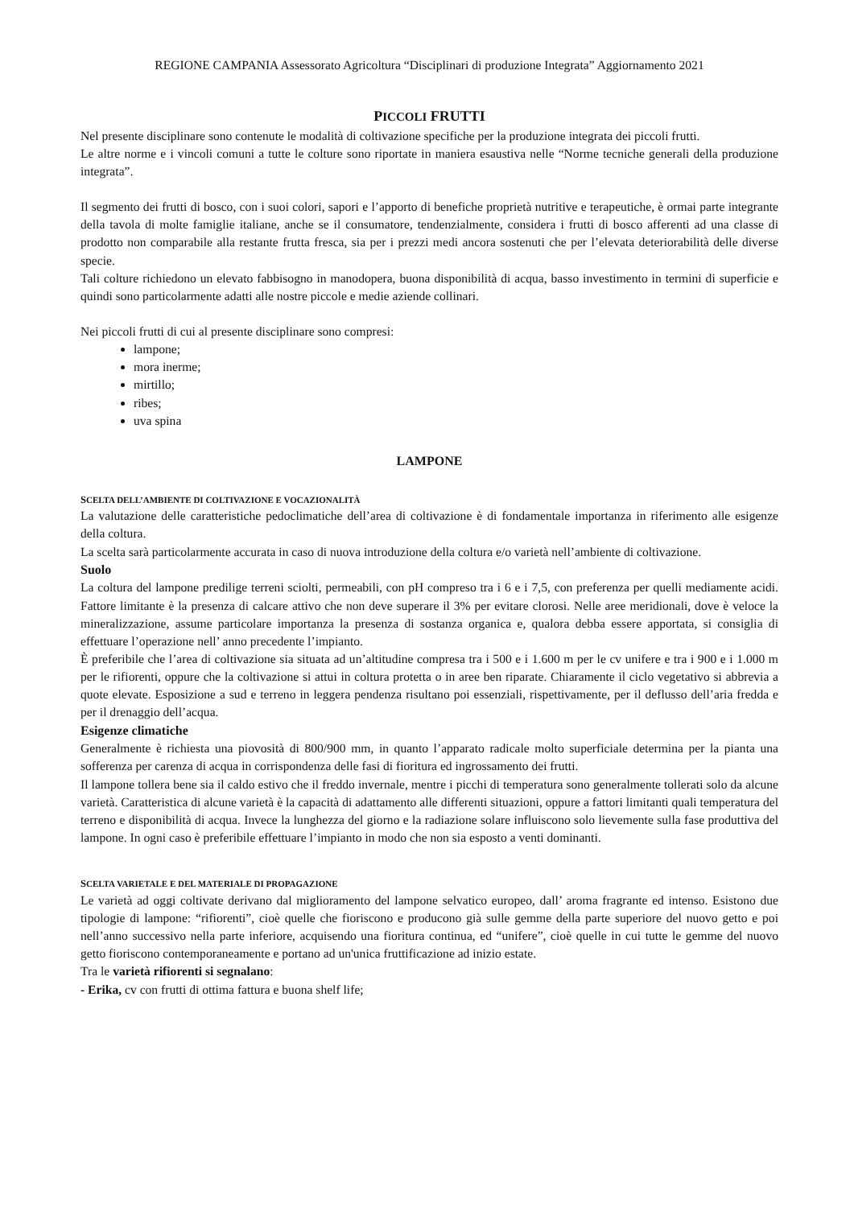REGIONE CAMPANIA Assessorato Agricoltura “Disciplinari di produzione Integrata” Aggiornamento 2021
PICCOLI FRUTTI
Nel presente disciplinare sono contenute le modalità di coltivazione specifiche per la produzione integrata dei piccoli frutti.
Le altre norme e i vincoli comuni a tutte le colture sono riportate in maniera esaustiva nelle “Norme tecniche generali della produzione integrata”.
Il segmento dei frutti di bosco, con i suoi colori, sapori e l’apporto di benefiche proprietà nutritive e terapeutiche, è ormai parte integrante della tavola di molte famiglie italiane, anche se il consumatore, tendenzialmente, considera i frutti di bosco afferenti ad una classe di prodotto non comparabile alla restante frutta fresca, sia per i prezzi medi ancora sostenuti che per l’elevata deteriorabilità delle diverse specie.
Tali colture richiedono un elevato fabbisogno in manodopera, buona disponibilità di acqua, basso investimento in termini di superficie e quindi sono particolarmente adatti alle nostre piccole e medie aziende collinari.
Nei piccoli frutti di cui al presente disciplinare sono compresi:
lampone;
mora inerme;
mirtillo;
ribes;
uva spina
LAMPONE
SCELTA DELL’AMBIENTE DI COLTIVAZIONE E VOCAZIONALITÀ
La valutazione delle caratteristiche pedoclimatiche dell’area di coltivazione è di fondamentale importanza in riferimento alle esigenze della coltura.
La scelta sarà particolarmente accurata in caso di nuova introduzione della coltura e/o varietà nell’ambiente di coltivazione.
Suolo
La coltura del lampone predilige terreni sciolti, permeabili, con pH compreso tra i 6 e i 7,5, con preferenza per quelli mediamente acidi. Fattore limitante è la presenza di calcare attivo che non deve superare il 3% per evitare clorosi. Nelle aree meridionali, dove è veloce la mineralizzazione, assume particolare importanza la presenza di sostanza organica e, qualora debba essere apportata, si consiglia di effettuare l’operazione nell’ anno precedente l’impianto.
È preferibile che l’area di coltivazione sia situata ad un’altitudine compresa tra i 500 e i 1.600 m per le cv unifere e tra i 900 e i 1.000 m per le rifiorenti, oppure che la coltivazione si attui in coltura protetta o in aree ben riparate. Chiaramente il ciclo vegetativo si abbrevia a quote elevate. Esposizione a sud e terreno in leggera pendenza risultano poi essenziali, rispettivamente, per il deflusso dell’aria fredda e per il drenaggio dell’acqua.
Esigenze climatiche
Generalmente è richiesta una piovosità di 800/900 mm, in quanto l’apparato radicale molto superficiale determina per la pianta una sofferenza per carenza di acqua in corrispondenza delle fasi di fioritura ed ingrossamento dei frutti.
Il lampone tollera bene sia il caldo estivo che il freddo invernale, mentre i picchi di temperatura sono generalmente tollerati solo da alcune varietà. Caratteristica di alcune varietà è la capacità di adattamento alle differenti situazioni, oppure a fattori limitanti quali temperatura del terreno e disponibilità di acqua. Invece la lunghezza del giorno e la radiazione solare influiscono solo lievemente sulla fase produttiva del lampone. In ogni caso è preferibile effettuare l’impianto in modo che non sia esposto a venti dominanti.
SCELTA VARIETALE E DEL MATERIALE DI PROPAGAZIONE
Le varietà ad oggi coltivate derivano dal miglioramento del lampone selvatico europeo, dall’ aroma fragrante ed intenso. Esistono due tipologie di lampone: “rifiorenti”, cioè quelle che fioriscono e producono già sulle gemme della parte superiore del nuovo getto e poi nell’anno successivo nella parte inferiore, acquisendo una fioritura continua, ed “unifere”, cioè quelle in cui tutte le gemme del nuovo getto fioriscono contemporaneamente e portano ad un'unica fruttificazione ad inizio estate.
Tra le varietà rifiorenti si segnalano:
- Erika, cv con frutti di ottima fattura e buona shelf life;